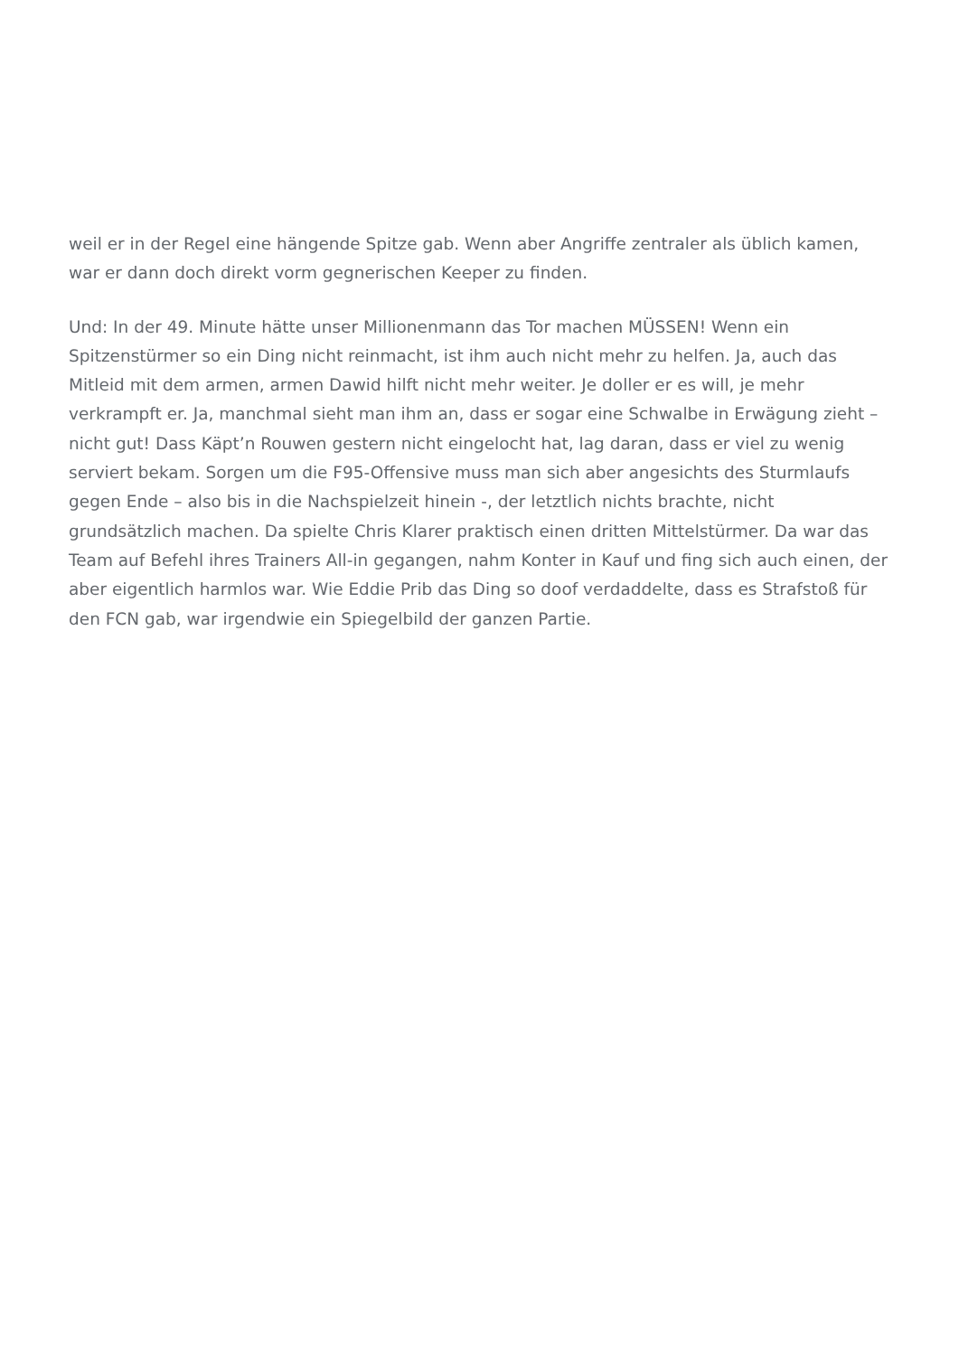weil er in der Regel eine hängende Spitze gab. Wenn aber Angriffe zentraler als üblich kamen, war er dann doch direkt vorm gegnerischen Keeper zu finden.
Und: In der 49. Minute hätte unser Millionenmann das Tor machen MÜSSEN! Wenn ein Spitzenstürmer so ein Ding nicht reinmacht, ist ihm auch nicht mehr zu helfen. Ja, auch das Mitleid mit dem armen, armen Dawid hilft nicht mehr weiter. Je doller er es will, je mehr verkrampft er. Ja, manchmal sieht man ihm an, dass er sogar eine Schwalbe in Erwägung zieht – nicht gut! Dass Käpt’n Rouwen gestern nicht eingelocht hat, lag daran, dass er viel zu wenig serviert bekam. Sorgen um die F95-Offensive muss man sich aber angesichts des Sturmlaufs gegen Ende – also bis in die Nachspielzeit hinein -, der letztlich nichts brachte, nicht grundsätzlich machen. Da spielte Chris Klarer praktisch einen dritten Mittelstürmer. Da war das Team auf Befehl ihres Trainers All-in gegangen, nahm Konter in Kauf und fing sich auch einen, der aber eigentlich harmlos war. Wie Eddie Prib das Ding so doof verdaddelte, dass es Strafstoß für den FCN gab, war irgendwie ein Spiegelbild der ganzen Partie.